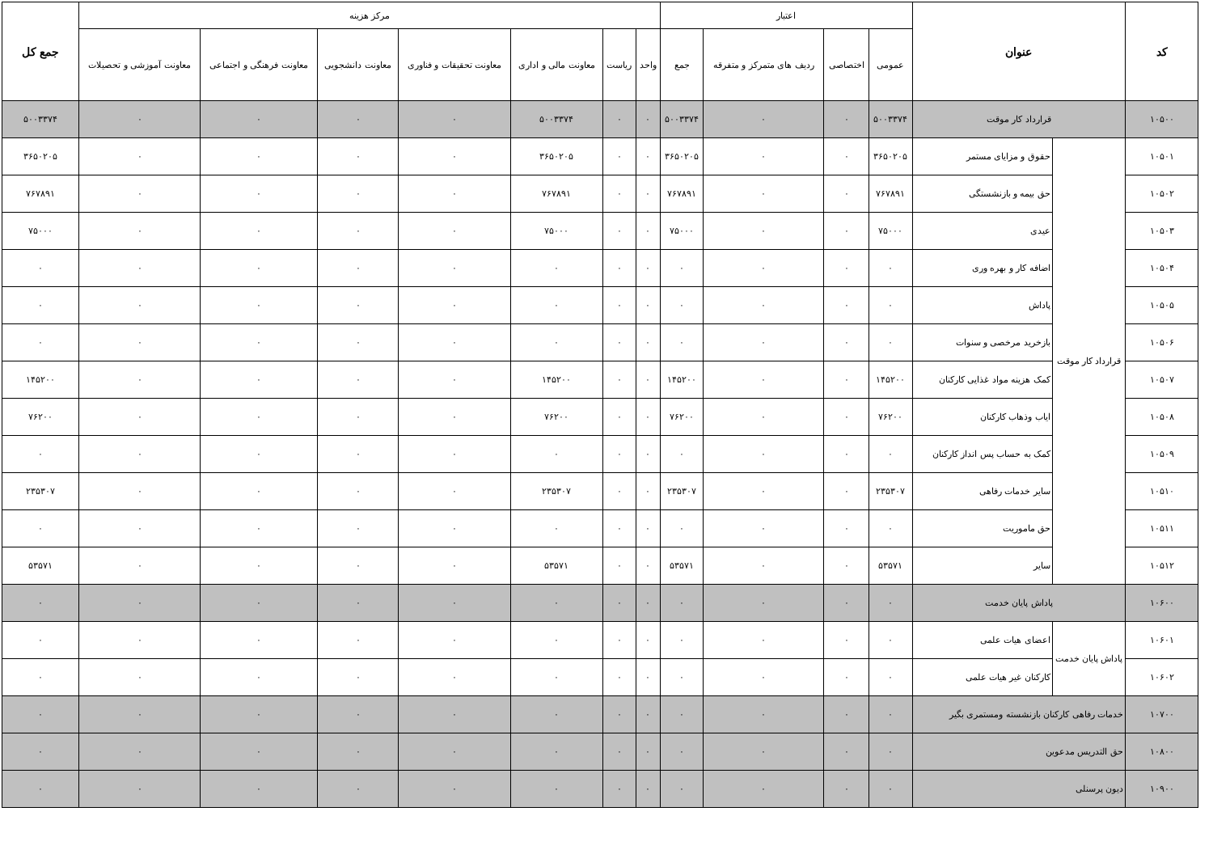| کد | عنوان | | اعتبار | | | | مرکز هزینه | | | | | | | جمع کل |
| --- | --- | --- | --- | --- | --- | --- | --- | --- | --- | --- | --- | --- | --- | --- |
| | | | عمومی | اختصاصی | ردیف های متمرکز و متفرقه | جمع | واحد | ریاست | معاونت مالی و اداری | معاونت تحقیقات و فناوری | معاونت دانشجویی | معاونت فرهنگی و اجتماعی | معاونت آموزشی و تحصیلات | |
| ۱۰۵۰۰ | قرارداد کار موقت | | ۵۰۰۳۳۷۴ | ۰ | ۰ | ۵۰۰۳۳۷۴ | ۰ | ۰ | ۵۰۰۳۳۷۴ | ۰ | ۰ | ۰ | ۰ | ۵۰۰۳۳۷۴ |
| ۱۰۵۰۱ | قرارداد کار موقت | حقوق و مزایای مستمر | ۳۶۵۰۲۰۵ | ۰ | ۰ | ۳۶۵۰۲۰۵ | ۰ | ۰ | ۳۶۵۰۲۰۵ | ۰ | ۰ | ۰ | ۰ | ۳۶۵۰۲۰۵ |
| ۱۰۵۰۲ | | حق بیمه و بازنشستگی | ۷۶۷۸۹۱ | ۰ | ۰ | ۷۶۷۸۹۱ | ۰ | ۰ | ۷۶۷۸۹۱ | ۰ | ۰ | ۰ | ۰ | ۷۶۷۸۹۱ |
| ۱۰۵۰۳ | | عیدی | ۷۵۰۰۰ | ۰ | ۰ | ۷۵۰۰۰ | ۰ | ۰ | ۷۵۰۰۰ | ۰ | ۰ | ۰ | ۰ | ۷۵۰۰۰ |
| ۱۰۵۰۴ | | اضافه کار و بهره وری | ۰ | ۰ | ۰ | ۰ | ۰ | ۰ | ۰ | ۰ | ۰ | ۰ | ۰ | ۰ |
| ۱۰۵۰۵ | | پاداش | ۰ | ۰ | ۰ | ۰ | ۰ | ۰ | ۰ | ۰ | ۰ | ۰ | ۰ | ۰ |
| ۱۰۵۰۶ | | بازخرید مرخصی و سنوات | ۰ | ۰ | ۰ | ۰ | ۰ | ۰ | ۰ | ۰ | ۰ | ۰ | ۰ | ۰ |
| ۱۰۵۰۷ | | کمک هزینه مواد غذایی کارکنان | ۱۴۵۲۰۰ | ۰ | ۰ | ۱۴۵۲۰۰ | ۰ | ۰ | ۱۴۵۲۰۰ | ۰ | ۰ | ۰ | ۰ | ۱۴۵۲۰۰ |
| ۱۰۵۰۸ | | ایاب وذهاب کارکنان | ۷۶۲۰۰ | ۰ | ۰ | ۷۶۲۰۰ | ۰ | ۰ | ۷۶۲۰۰ | ۰ | ۰ | ۰ | ۰ | ۷۶۲۰۰ |
| ۱۰۵۰۹ | | کمک به حساب پس انداز کارکنان | ۰ | ۰ | ۰ | ۰ | ۰ | ۰ | ۰ | ۰ | ۰ | ۰ | ۰ | ۰ |
| ۱۰۵۱۰ | | سایر خدمات رفاهی | ۲۳۵۳۰۷ | ۰ | ۰ | ۲۳۵۳۰۷ | ۰ | ۰ | ۲۳۵۳۰۷ | ۰ | ۰ | ۰ | ۰ | ۲۳۵۳۰۷ |
| ۱۰۵۱۱ | | حق ماموریت | ۰ | ۰ | ۰ | ۰ | ۰ | ۰ | ۰ | ۰ | ۰ | ۰ | ۰ | ۰ |
| ۱۰۵۱۲ | | سایر | ۵۳۵۷۱ | ۰ | ۰ | ۵۳۵۷۱ | ۰ | ۰ | ۵۳۵۷۱ | ۰ | ۰ | ۰ | ۰ | ۵۳۵۷۱ |
| ۱۰۶۰۰ | پاداش پایان خدمت | | ۰ | ۰ | ۰ | ۰ | ۰ | ۰ | ۰ | ۰ | ۰ | ۰ | ۰ | ۰ |
| ۱۰۶۰۱ | پاداش پایان خدمت | اعضای هیات علمی | ۰ | ۰ | ۰ | ۰ | ۰ | ۰ | ۰ | ۰ | ۰ | ۰ | ۰ | ۰ |
| ۱۰۶۰۲ | | کارکنان غیر هیات علمی | ۰ | ۰ | ۰ | ۰ | ۰ | ۰ | ۰ | ۰ | ۰ | ۰ | ۰ | ۰ |
| ۱۰۷۰۰ | خدمات رفاهی کارکنان بازنشسته ومستمری بگیر | | ۰ | ۰ | ۰ | ۰ | ۰ | ۰ | ۰ | ۰ | ۰ | ۰ | ۰ | ۰ |
| ۱۰۸۰۰ | حق التدریس مدعوین | | ۰ | ۰ | ۰ | ۰ | ۰ | ۰ | ۰ | ۰ | ۰ | ۰ | ۰ | ۰ |
| ۱۰۹۰۰ | دیون پرسنلی | | ۰ | ۰ | ۰ | ۰ | ۰ | ۰ | ۰ | ۰ | ۰ | ۰ | ۰ | ۰ |